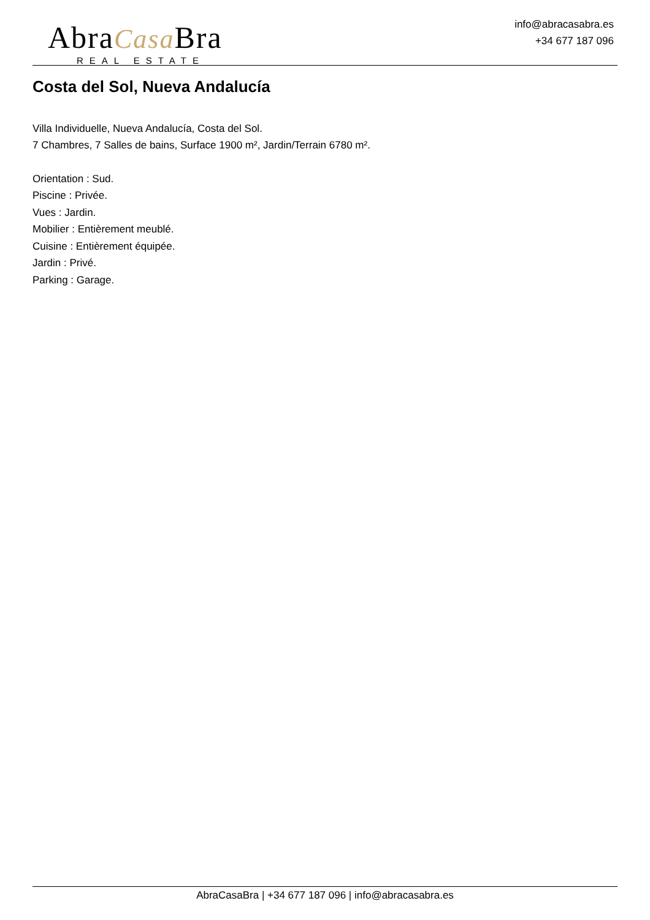AbraCasa Bra
REAL ESTATE
info@abracasabra.es
+34 677 187 096
Costa del Sol, Nueva Andalucía
Villa Individuelle, Nueva Andalucía, Costa del Sol.
7 Chambres, 7 Salles de bains, Surface 1900 m², Jardin/Terrain 6780 m².
Orientation : Sud.
Piscine : Privée.
Vues : Jardin.
Mobilier : Entièrement meublé.
Cuisine : Entièrement équipée.
Jardin : Privé.
Parking : Garage.
AbraCasaBra | +34 677 187 096 | info@abracasabra.es